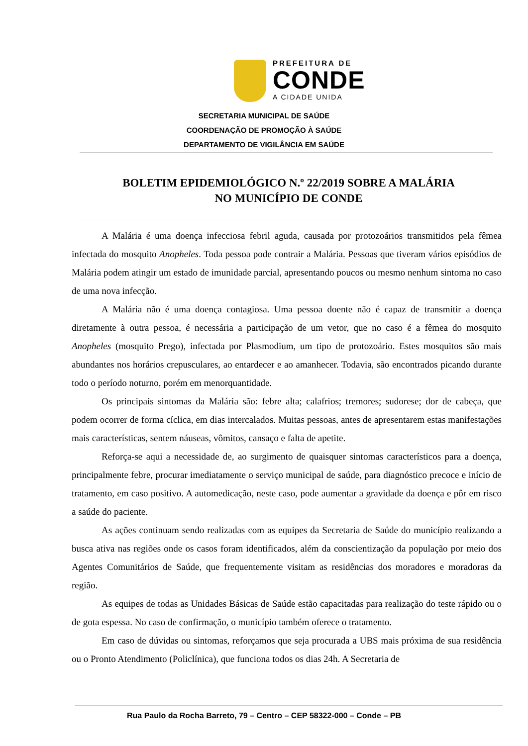PREFEITURA DE
CONDE
A CIDADE UNIDA
SECRETARIA MUNICIPAL DE SAÚDE
COORDENAÇÃO DE PROMOÇÃO À SAÚDE
DEPARTAMENTO DE VIGILÂNCIA EM SAÚDE
BOLETIM EPIDEMIOLÓGICO N.º 22/2019 SOBRE A MALÁRIA
NO MUNICÍPIO DE CONDE
A Malária é uma doença infecciosa febril aguda, causada por protozoários transmitidos pela fêmea infectada do mosquito Anopheles. Toda pessoa pode contrair a Malária. Pessoas que tiveram vários episódios de Malária podem atingir um estado de imunidade parcial, apresentando poucos ou mesmo nenhum sintoma no caso de uma nova infecção.
A Malária não é uma doença contagiosa. Uma pessoa doente não é capaz de transmitir a doença diretamente à outra pessoa, é necessária a participação de um vetor, que no caso é a fêmea do mosquito Anopheles (mosquito Prego), infectada por Plasmodium, um tipo de protozoário. Estes mosquitos são mais abundantes nos horários crepusculares, ao entardecer e ao amanhecer. Todavia, são encontrados picando durante todo o período noturno, porém em menorquantidade.
Os principais sintomas da Malária são: febre alta; calafrios; tremores; sudorese; dor de cabeça, que podem ocorrer de forma cíclica, em dias intercalados. Muitas pessoas, antes de apresentarem estas manifestações mais características, sentem náuseas, vômitos, cansaço e falta de apetite.
Reforça-se aqui a necessidade de, ao surgimento de quaisquer sintomas característicos para a doença, principalmente febre, procurar imediatamente o serviço municipal de saúde, para diagnóstico precoce e início de tratamento, em caso positivo. A automedicação, neste caso, pode aumentar a gravidade da doença e pôr em risco a saúde do paciente.
As ações continuam sendo realizadas com as equipes da Secretaria de Saúde do município realizando a busca ativa nas regiões onde os casos foram identificados, além da conscientização da população por meio dos Agentes Comunitários de Saúde, que frequentemente visitam as residências dos moradores e moradoras da região.
As equipes de todas as Unidades Básicas de Saúde estão capacitadas para realização do teste rápido ou o de gota espessa. No caso de confirmação, o município também oferece o tratamento.
Em caso de dúvidas ou sintomas, reforçamos que seja procurada a UBS mais próxima de sua residência ou o Pronto Atendimento (Policlínica), que funciona todos os dias 24h. A Secretaria de
Rua Paulo da Rocha Barreto, 79 – Centro – CEP 58322-000 – Conde – PB